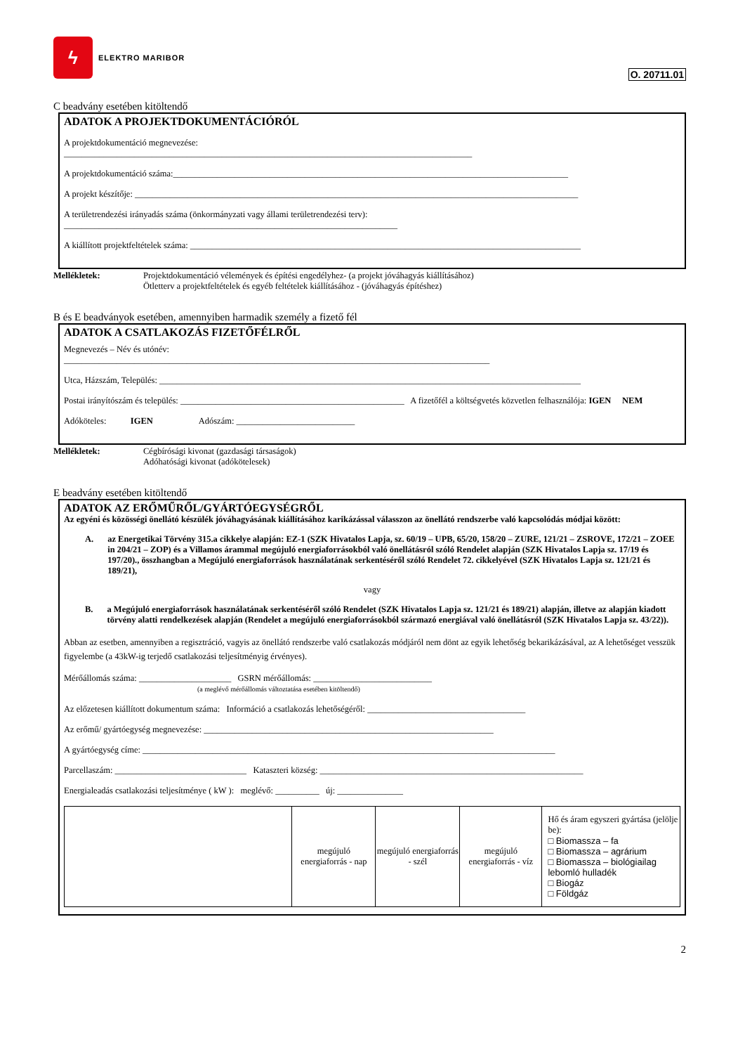ϟ
ELEKTRO MARIBOR
O. 20711.01
C beadvány esetében kitöltendő
ADATOK A PROJEKTDOKUMENTÁCIÓRÓL
A projektdokumentáció megnevezése:
_____________________________________________________________________________________________
A projektdokumentáció száma:__________________________________________________________________________________________
A projekt készítője: _____________________________________________________________________________________________________
A területrendezési irányadás száma (önkormányzati vagy állami területrendezési terv):
____________________________________________________________________________
A kiállított projektfeltételek száma: _________________________________________________________________________________________
Mellékletek: Projektdokumentáció vélemények és építési engedélyhez- (a projekt jóváhagyás kiállításához)
Ötletterv a projektfeltételek és egyéb feltételek kiállításához - (jóváhagyás építéshez)
B és E beadványok esetében, amennyiben harmadik személy a fizető fél
ADATOK A CSATLAKOZÁS FIZETŐFÉLRŐL
Megnevezés – Név és utónév:
_________________________________________________________________________________________________
Utca, Házszám, Település: ________________________________________________________________________________________________
Postai irányítószám és település: ___________________________________________________ A fizetőfél a költségvetés közvetlen felhasználója: IGEN NEM
Adóköteles: IGEN Adószám: ___________________________
Mellékletek: Cégbírósági kivonat (gazdasági társaságok)
Adóhatósági kivonat (adókötelesek)
E beadvány esetében kitöltendő
ADATOK AZ ERŐMŰRŐL/GYÁRTÓEGYSÉGRŐL
Az egyéni és közösségi önellátó készülék jóváhagyásának kiállításához karikázással válasszon az önellátó rendszerbe való kapcsolódás módjai között:
A. az Energetikai Törvény 315.a cikkelye alapján: EZ-1 (SZK Hivatalos Lapja, sz. 60/19 – UPB, 65/20, 158/20 – ZURE, 121/21 – ZSROVE, 172/21 – ZOEE in 204/21 – ZOP) és a Villamos árammal megújuló energiaforrásokból való önellátásról szóló Rendelet alapján (SZK Hivatalos Lapja sz. 17/19 és 197/20)., összhangban a Megújuló energiaforrások használatának serkentéséről szóló Rendelet 72. cikkelyével (SZK Hivatalos Lapja sz. 121/21 és 189/21),
vagy
B. a Megújuló energiaforrások használatának serkentéséről szóló Rendelet (SZK Hivatalos Lapja sz. 121/21 és 189/21) alapján, illetve az alapján kiadott törvény alatti rendelkezések alapján (Rendelet a megújuló energiaforrásokból származó energiával való önellátásról (SZK Hivatalos Lapja sz. 43/22)).
Abban az esetben, amennyiben a regisztráció, vagyis az önellátó rendszerbe való csatlakozás módjáról nem dönt az egyik lehetőség bekarikázásával, az A lehetőséget vesszük figyelembe (a 43kW-ig terjedő csatlakozási teljesítményig érvényes).
Mérőállomás száma: _____________________ GSRN mérőállomás: ___________________________
(a meglévő mérőállomás változtatása esetében kitöltendő)
Az előzetesen kiállított dokumentum száma: Információ a csatlakozás lehetőségéről: ____________________________________
Az erőmű/ gyártóegység megnevezése: __________________________________________________________________
A gyártóegység címe: ______________________________________________________________________________________________
Parcellaszám: ______________________________ Kataszteri község: ____________________________________________________________
Energialeadás csatlakozási teljesítménye ( kW ): meglévő: __________ új: _______________
| | megújuló energiaforrás - nap | megújuló energiaforrás - szél | megújuló energiaforrás - víz | Hő és áram egyszeri gyártása (jelölje be): □ Biomassza – fa □ Biomassza – agrárium □ Biomassza – biológiailag lebomló hulladék □ Biogáz □ Földgáz |
2